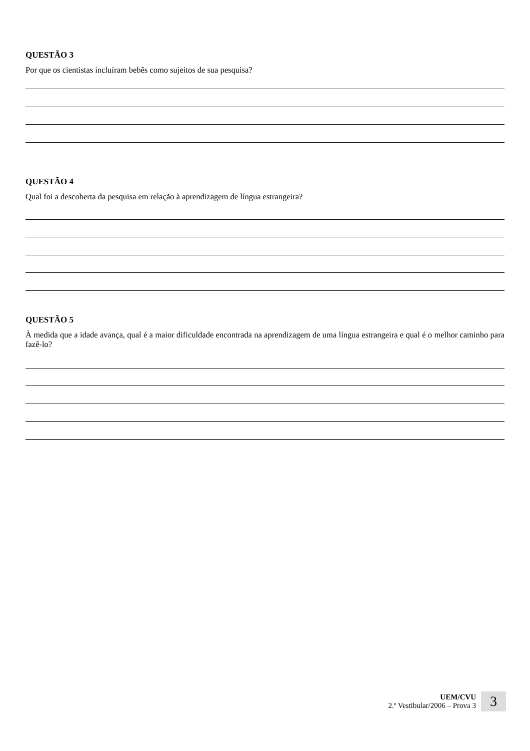QUESTÃO 3
Por que os cientistas incluíram bebês como sujeitos de sua pesquisa?
QUESTÃO 4
Qual foi a descoberta da pesquisa em relação à aprendizagem de língua estrangeira?
QUESTÃO 5
À medida que a idade avança, qual é a maior dificuldade encontrada na aprendizagem de uma língua estrangeira e qual é o melhor caminho para fazê-lo?
UEM/CVU
2.º Vestibular/2006 – Prova 3
3